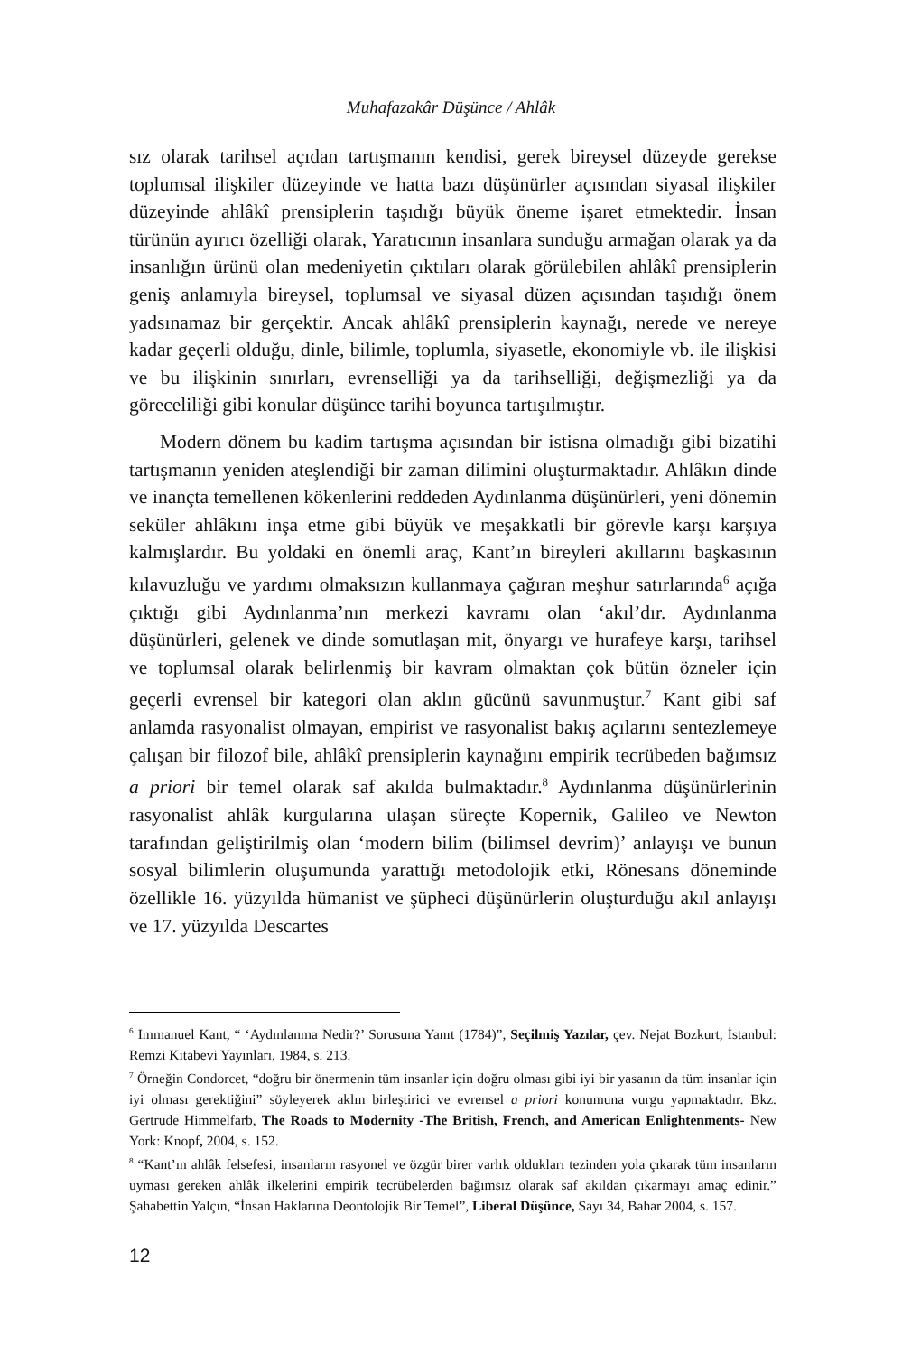Muhafazakâr Düşünce / Ahlâk
sız olarak tarihsel açıdan tartışmanın kendisi, gerek bireysel düzeyde gerekse toplumsal ilişkiler düzeyinde ve hatta bazı düşünürler açısından siyasal ilişkiler düzeyinde ahlâkî prensiplerin taşıdığı büyük öneme işaret etmektedir. İnsan türünün ayırıcı özelliği olarak, Yaratıcının insanlara sunduğu armağan olarak ya da insanlığın ürünü olan medeniyetin çıktıları olarak görülebilen ahlâkî prensiplerin geniş anlamıyla bireysel, toplumsal ve siyasal düzen açısından taşıdığı önem yadsınamaz bir gerçektir. Ancak ahlâkî prensiplerin kaynağı, nerede ve nereye kadar geçerli olduğu, dinle, bilimle, toplumla, siyasetle, ekonomiyle vb. ile ilişkisi ve bu ilişkinin sınırları, evrenselliği ya da tarihselliği, değişmezliği ya da göreceliliği gibi konular düşünce tarihi boyunca tartışılmıştır.
Modern dönem bu kadim tartışma açısından bir istisna olmadığı gibi bizatihi tartışmanın yeniden ateşlendiği bir zaman dilimini oluşturmaktadır. Ahlâkın dinde ve inançta temellenen kökenlerini reddeden Aydınlanma düşünürleri, yeni dönemin seküler ahlâkını inşa etme gibi büyük ve meşakkatli bir görevle karşı karşıya kalmışlardır. Bu yoldaki en önemli araç, Kant’ın bireyleri akıllarını başkasının kılavuzluğu ve yardımı olmaksızın kullanmaya çağıran meşhur satırlarında<sup>6</sup> açığa çıktığı gibi Aydınlanma’nın merkezi kavramı olan ‘akıl’dır. Aydınlanma düşünürleri, gelenek ve dinde somutlaşan mit, önyargı ve hurafeye karşı, tarihsel ve toplumsal olarak belirlenmiş bir kavram olmaktan çok bütün özneler için geçerli evrensel bir kategori olan aklın gücünü savunmuştur.<sup>7</sup> Kant gibi saf anlamda rasyonalist olmayan, empirist ve rasyonalist bakış açılarını sentezlemeye çalışan bir filozof bile, ahlâkî prensiplerin kaynağını empirik tecrübeden bağımsız a priori bir temel olarak saf akılda bulmaktadır.<sup>8</sup> Aydınlanma düşünürlerinin rasyonalist ahlâk kurgularına ulaşan süreçte Kopernik, Galileo ve Newton tarafından geliştirilmiş olan ‘modern bilim (bilimsel devrim)’ anlayışı ve bunun sosyal bilimlerin oluşumunda yarattığı metodolojik etki, Rönesans döneminde özellikle 16. yüzyılda hümanist ve şüpheci düşünürlerin oluşturduğu akıl anlayışı ve 17. yüzyılda Descartes
<sup>6</sup> Immanuel Kant, “ ‘Aydınlanma Nedir?’ Sorusuna Yanıt (1784)”, Seçilmiş Yazılar, çev. Nejat Bozkurt, İstanbul: Remzi Kitabevi Yayınları, 1984, s. 213.
<sup>7</sup> Örneğin Condorcet, “doğru bir önermenin tüm insanlar için doğru olması gibi iyi bir yasanın da tüm insanlar için iyi olması gerektiğini” söyleyerek aklın birleştirici ve evrensel a priori konumuna vurgu yapmaktadır. Bkz. Gertrude Himmelfarb, The Roads to Modernity -The British, French, and American Enlightenments- New York: Knopf, 2004, s. 152.
<sup>8</sup> “Kant’ın ahlâk felsefesi, insanların rasyonel ve özgür birer varlık oldukları tezinden yola çıkarak tüm insanların uyması gereken ahlâk ilkelerini empirik tecrübelerden bağımsız olarak saf akıldan çıkarmayı amaç edinir.” Şahabettin Yalçın, “İnsan Haklarına Deontolojik Bir Temel”, Liberal Düşünce, Sayı 34, Bahar 2004, s. 157.
12